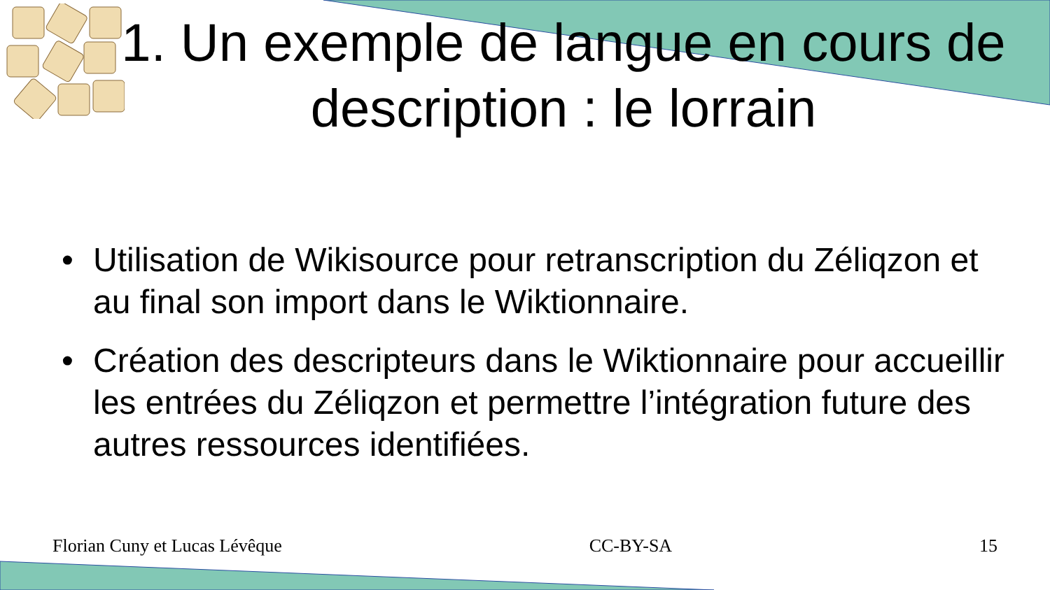1. Un exemple de langue en cours de description : le lorrain
• Utilisation de Wikisource pour retranscription du Zéliqzon et au final son import dans le Wiktionnaire.
• Création des descripteurs dans le Wiktionnaire pour accueillir les entrées du Zéliqzon et permettre l’intégration future des autres ressources identifiées.
Florian Cuny et Lucas Lévêque CC-BY-SA 15